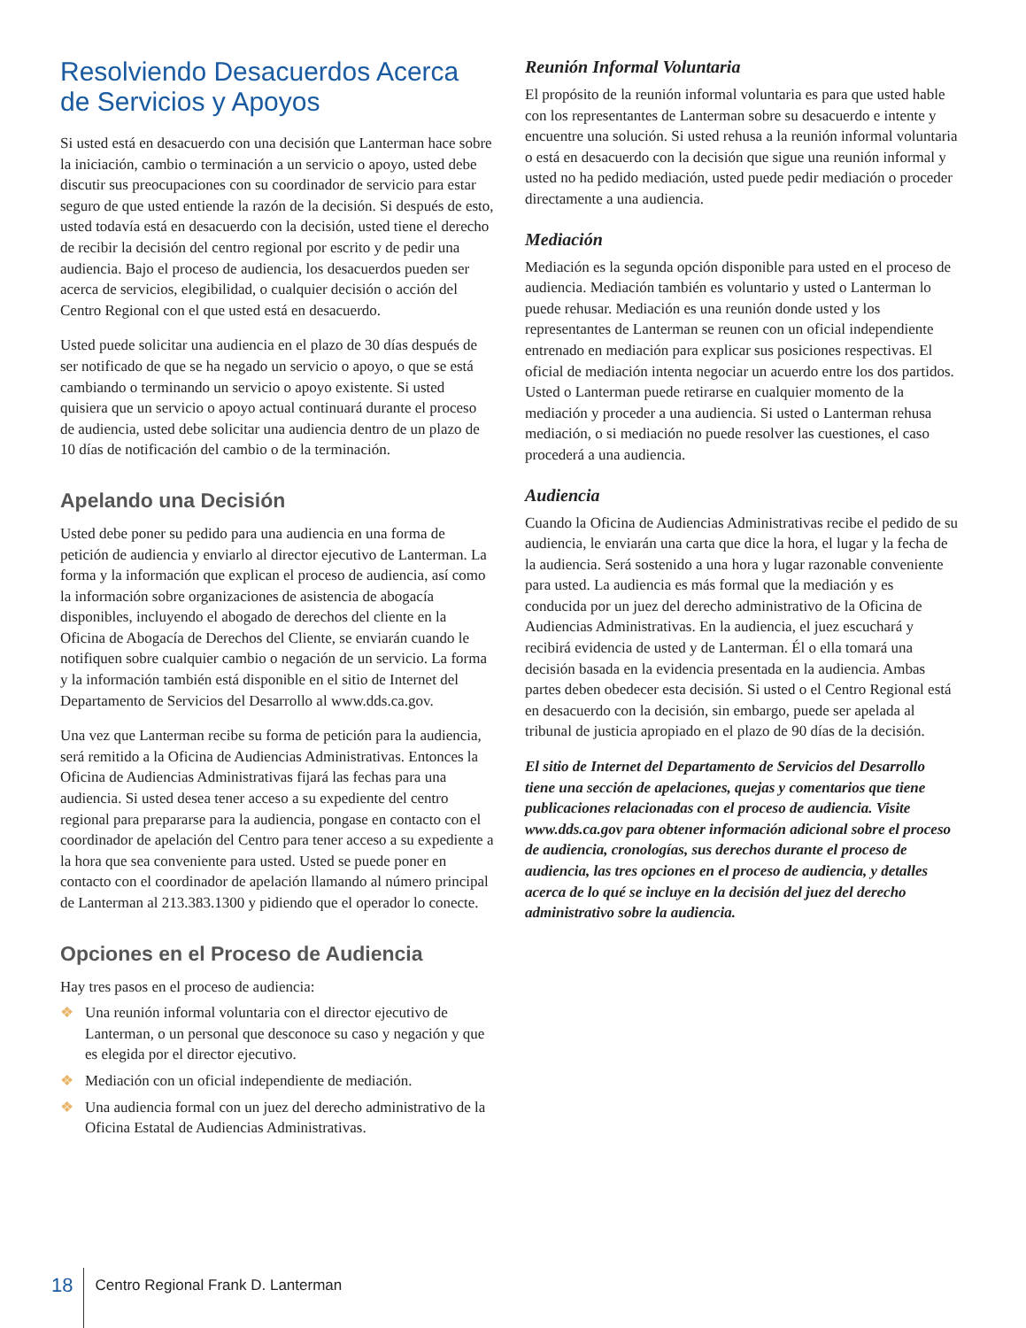Resolviendo Desacuerdos Acerca de Servicios y Apoyos
Si usted está en desacuerdo con una decisión que Lanterman hace sobre la iniciación, cambio o terminación a un servicio o apoyo, usted debe discutir sus preocupaciones con su coordinador de servicio para estar seguro de que usted entiende la razón de la decisión. Si después de esto, usted todavía está en desacuerdo con la decisión, usted tiene el derecho de recibir la decisión del centro regional por escrito y de pedir una audiencia. Bajo el proceso de audiencia, los desacuerdos pueden ser acerca de servicios, elegibilidad, o cualquier decisión o acción del Centro Regional con el que usted está en desacuerdo.
Usted puede solicitar una audiencia en el plazo de 30 días después de ser notificado de que se ha negado un servicio o apoyo, o que se está cambiando o terminando un servicio o apoyo existente. Si usted quisiera que un servicio o apoyo actual continuará durante el proceso de audiencia, usted debe solicitar una audiencia dentro de un plazo de 10 días de notificación del cambio o de la terminación.
Apelando una Decisión
Usted debe poner su pedido para una audiencia en una forma de petición de audiencia y enviarlo al director ejecutivo de Lanterman. La forma y la información que explican el proceso de audiencia, así como la información sobre organizaciones de asistencia de abogacía disponibles, incluyendo el abogado de derechos del cliente en la Oficina de Abogacía de Derechos del Cliente, se enviarán cuando le notifiquen sobre cualquier cambio o negación de un servicio. La forma y la información también está disponible en el sitio de Internet del Departamento de Servicios del Desarrollo al www.dds.ca.gov.
Una vez que Lanterman recibe su forma de petición para la audiencia, será remitido a la Oficina de Audiencias Administrativas. Entonces la Oficina de Audiencias Administrativas fijará las fechas para una audiencia. Si usted desea tener acceso a su expediente del centro regional para prepararse para la audiencia, pongase en contacto con el coordinador de apelación del Centro para tener acceso a su expediente a la hora que sea conveniente para usted. Usted se puede poner en contacto con el coordinador de apelación llamando al número principal de Lanterman al 213.383.1300 y pidiendo que el operador lo conecte.
Opciones en el Proceso de Audiencia
Hay tres pasos en el proceso de audiencia:
❖ Una reunión informal voluntaria con el director ejecutivo de Lanterman, o un personal que desconoce su caso y negación y que es elegida por el director ejecutivo.
❖ Mediación con un oficial independiente de mediación.
❖ Una audiencia formal con un juez del derecho administrativo de la Oficina Estatal de Audiencias Administrativas.
Reunión Informal Voluntaria
El propósito de la reunión informal voluntaria es para que usted hable con los representantes de Lanterman sobre su desacuerdo e intente y encuentre una solución. Si usted rehusa a la reunión informal voluntaria o está en desacuerdo con la decisión que sigue una reunión informal y usted no ha pedido mediación, usted puede pedir mediación o proceder directamente a una audiencia.
Mediación
Mediación es la segunda opción disponible para usted en el proceso de audiencia. Mediación también es voluntario y usted o Lanterman lo puede rehusar. Mediación es una reunión donde usted y los representantes de Lanterman se reunen con un oficial independiente entrenado en mediación para explicar sus posiciones respectivas. El oficial de mediación intenta negociar un acuerdo entre los dos partidos. Usted o Lanterman puede retirarse en cualquier momento de la mediación y proceder a una audiencia. Si usted o Lanterman rehusa mediación, o si mediación no puede resolver las cuestiones, el caso procederá a una audiencia.
Audiencia
Cuando la Oficina de Audiencias Administrativas recibe el pedido de su audiencia, le enviarán una carta que dice la hora, el lugar y la fecha de la audiencia. Será sostenido a una hora y lugar razonable conveniente para usted. La audiencia es más formal que la mediación y es conducida por un juez del derecho administrativo de la Oficina de Audiencias Administrativas. En la audiencia, el juez escuchará y recibirá evidencia de usted y de Lanterman. Él o ella tomará una decisión basada en la evidencia presentada en la audiencia. Ambas partes deben obedecer esta decisión. Si usted o el Centro Regional está en desacuerdo con la decisión, sin embargo, puede ser apelada al tribunal de justicia apropiado en el plazo de 90 días de la decisión.
El sitio de Internet del Departamento de Servicios del Desarrollo tiene una sección de apelaciones, quejas y comentarios que tiene publicaciones relacionadas con el proceso de audiencia. Visite www.dds.ca.gov para obtener información adicional sobre el proceso de audiencia, cronologías, sus derechos durante el proceso de audiencia, las tres opciones en el proceso de audiencia, y detalles acerca de lo qué se incluye en la decisión del juez del derecho administrativo sobre la audiencia.
18
Centro Regional Frank D. Lanterman